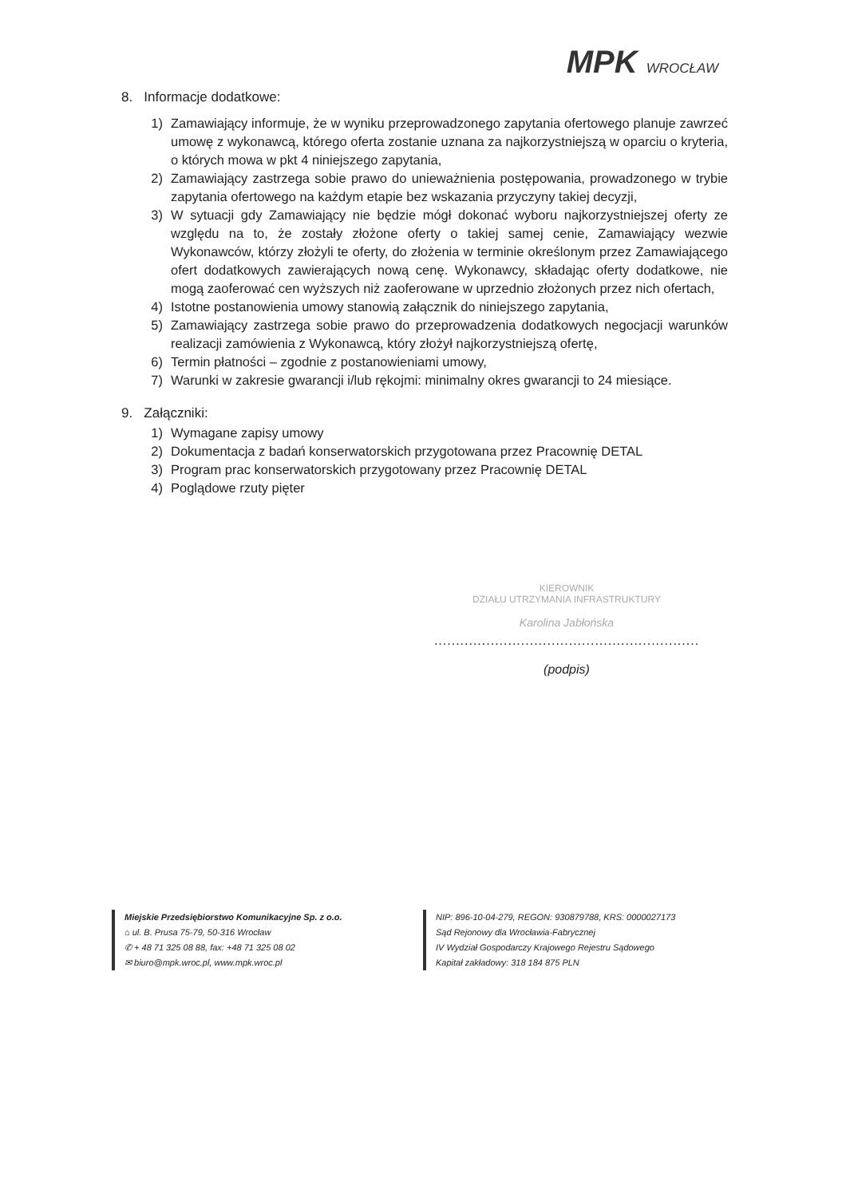MPK WROCŁAW
8. Informacje dodatkowe:
1) Zamawiający informuje, że w wyniku przeprowadzonego zapytania ofertowego planuje zawrzeć umowę z wykonawcą, którego oferta zostanie uznana za najkorzystniejszą w oparciu o kryteria, o których mowa w pkt 4 niniejszego zapytania,
2) Zamawiający zastrzega sobie prawo do unieważnienia postępowania, prowadzonego w trybie zapytania ofertowego na każdym etapie bez wskazania przyczyny takiej decyzji,
3) W sytuacji gdy Zamawiający nie będzie mógł dokonać wyboru najkorzystniejszej oferty ze względu na to, że zostały złożone oferty o takiej samej cenie, Zamawiający wezwie Wykonawców, którzy złożyli te oferty, do złożenia w terminie określonym przez Zamawiającego ofert dodatkowych zawierających nową cenę. Wykonawcy, składając oferty dodatkowe, nie mogą zaoferować cen wyższych niż zaoferowane w uprzednio złożonych przez nich ofertach,
4) Istotne postanowienia umowy stanowią załącznik do niniejszego zapytania,
5) Zamawiający zastrzega sobie prawo do przeprowadzenia dodatkowych negocjacji warunków realizacji zamówienia z Wykonawcą, który złożył najkorzystniejszą ofertę,
6) Termin płatności – zgodnie z postanowieniami umowy,
7) Warunki w zakresie gwarancji i/lub rękojmi: minimalny okres gwarancji to 24 miesiące.
9. Załączniki:
1) Wymagane zapisy umowy
2) Dokumentacja z badań konserwatorskich przygotowana przez Pracownię DETAL
3) Program prac konserwatorskich przygotowany przez Pracownię DETAL
4) Poglądowe rzuty pięter
KIEROWNIK
DZIAŁU UTRZYMANIA INFRASTRUKTURY
Karolina Jabłońska
.............................................................
(podpis)
Miejskie Przedsiębiorstwo Komunikacyjne Sp. z o.o.
⌂ ul. B. Prusa 75-79, 50-316 Wrocław
✆ + 48 71 325 08 88, fax: +48 71 325 08 02
✉ biuro@mpk.wroc.pl, www.mpk.wroc.pl
NIP: 896-10-04-279, REGON: 930879788, KRS: 0000027173
Sąd Rejonowy dla Wrocławia-Fabrycznej
IV Wydział Gospodarczy Krajowego Rejestru Sądowego
Kapitał zakładowy: 318 184 875 PLN